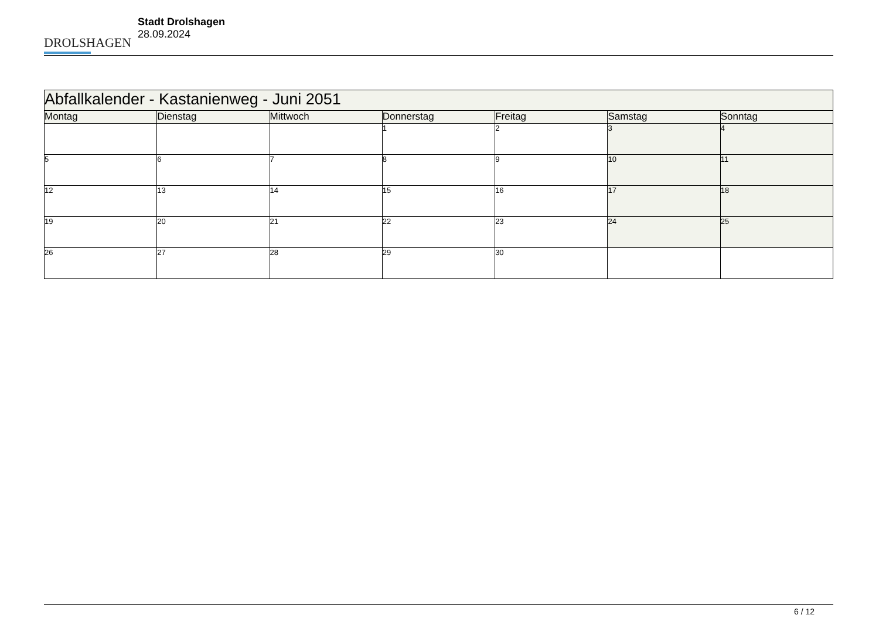DROLSHAGEN
Stadt Drolshagen
28.09.2024
| Abfallkalender - Kastanienweg - Juni 2051 | | | | | | |
| --- | --- | --- | --- | --- | --- | --- |
| Montag | Dienstag | Mittwoch | Donnerstag | Freitag | Samstag | Sonntag |
| | | | 1 | 2 | 3 | 4 |
| 5 | 6 | 7 | 8 | 9 | 10 | 11 |
| 12 | 13 | 14 | 15 | 16 | 17 | 18 |
| 19 | 20 | 21 | 22 | 23 | 24 | 25 |
| 26 | 27 | 28 | 29 | 30 | | |
6 / 12